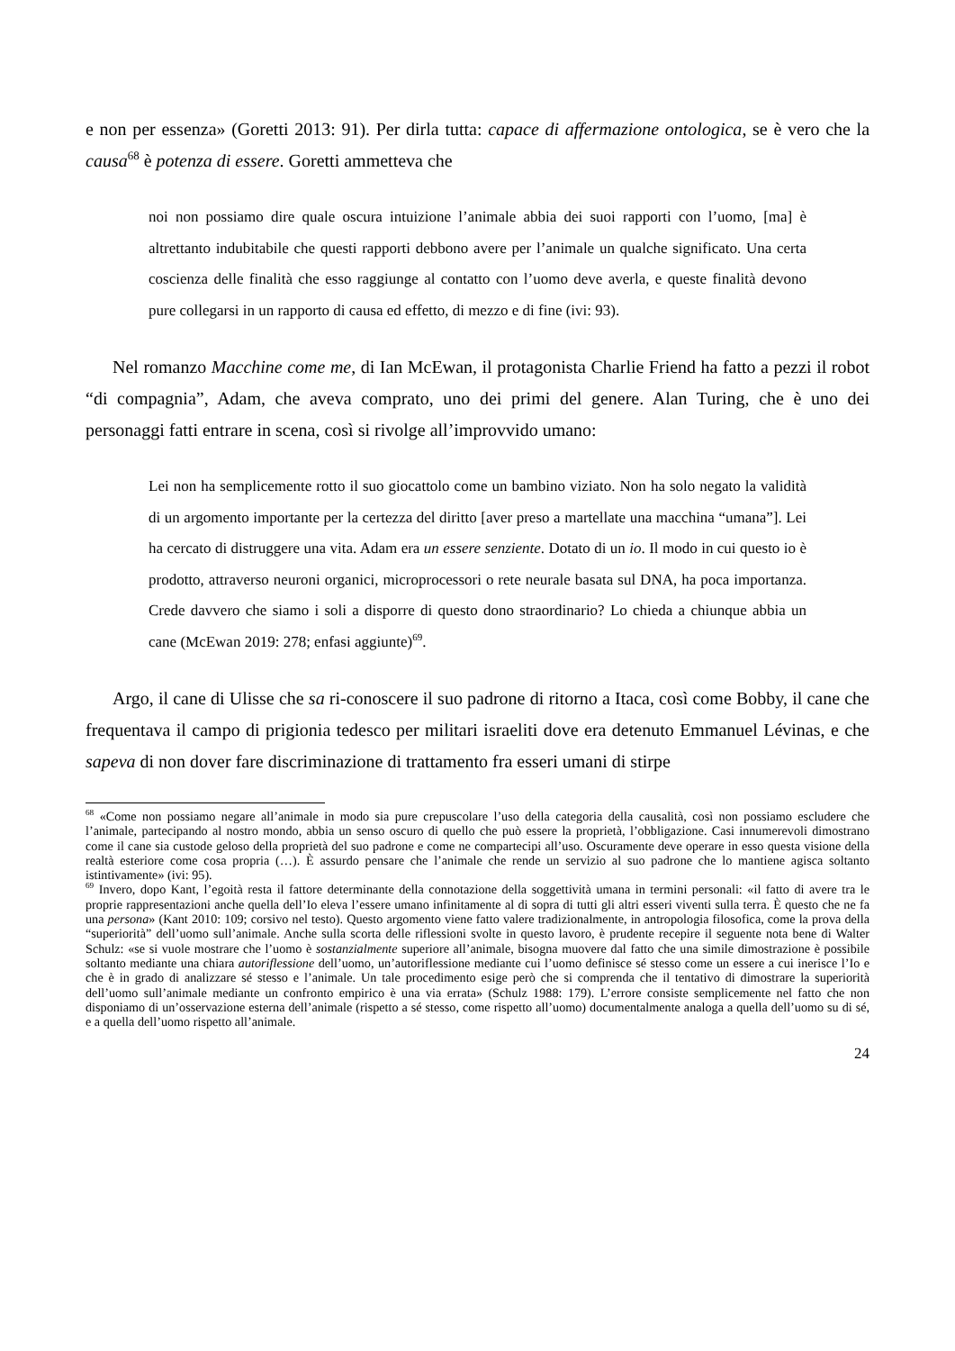e non per essenza» (Goretti 2013: 91). Per dirla tutta: capace di affermazione ontologica, se è vero che la causa<sup>68</sup> è potenza di essere. Goretti ammetteva che
noi non possiamo dire quale oscura intuizione l’animale abbia dei suoi rapporti con l’uomo, [ma] è altrettanto indubitabile che questi rapporti debbono avere per l’animale un qualche significato. Una certa coscienza delle finalità che esso raggiunge al contatto con l’uomo deve averla, e queste finalità devono pure collegarsi in un rapporto di causa ed effetto, di mezzo e di fine (ivi: 93).
Nel romanzo Macchine come me, di Ian McEwan, il protagonista Charlie Friend ha fatto a pezzi il robot “di compagnia”, Adam, che aveva comprato, uno dei primi del genere. Alan Turing, che è uno dei personaggi fatti entrare in scena, così si rivolge all’improvvido umano:
Lei non ha semplicemente rotto il suo giocattolo come un bambino viziato. Non ha solo negato la validità di un argomento importante per la certezza del diritto [aver preso a martellate una macchina “umana”]. Lei ha cercato di distruggere una vita. Adam era un essere senziente. Dotato di un io. Il modo in cui questo io è prodotto, attraverso neuroni organici, microprocessori o rete neurale basata sul DNA, ha poca importanza. Crede davvero che siamo i soli a disporre di questo dono straordinario? Lo chieda a chiunque abbia un cane (McEwan 2019: 278; enfasi aggiunte)<sup>69</sup>.
Argo, il cane di Ulisse che sa ri-conoscere il suo padrone di ritorno a Itaca, così come Bobby, il cane che frequentava il campo di prigionia tedesco per militari israeliti dove era detenuto Emmanuel Lévinas, e che sapeva di non dover fare discriminazione di trattamento fra esseri umani di stirpe
<sup>68</sup> «Come non possiamo negare all’animale in modo sia pure crepuscolare l’uso della categoria della causalità, così non possiamo escludere che l’animale, partecipando al nostro mondo, abbia un senso oscuro di quello che può essere la proprietà, l’obbligazione. Casi innumerevoli dimostrano come il cane sia custode geloso della proprietà del suo padrone e come ne compartecipi all’uso. Oscuramente deve operare in esso questa visione della realtà esteriore come cosa propria (…). È assurdo pensare che l’animale che rende un servizio al suo padrone che lo mantiene agisca soltanto istintivamente» (ivi: 95).
<sup>69</sup> Invero, dopo Kant, l’egoità resta il fattore determinante della connotazione della soggettività umana in termini personali: «il fatto di avere tra le proprie rappresentazioni anche quella dell’Io eleva l’essere umano infinitamente al di sopra di tutti gli altri esseri viventi sulla terra. È questo che ne fa una persona» (Kant 2010: 109; corsivo nel testo). Questo argomento viene fatto valere tradizionalmente, in antropologia filosofica, come la prova della “superiorità” dell’uomo sull’animale. Anche sulla scorta delle riflessioni svolte in questo lavoro, è prudente recepire il seguente nota bene di Walter Schulz: «se si vuole mostrare che l’uomo è sostanzialmente superiore all’animale, bisogna muovere dal fatto che una simile dimostrazione è possibile soltanto mediante una chiara autoriflessione dell’uomo, un’autoriflessione mediante cui l’uomo definisce sé stesso come un essere a cui inerisce l’Io e che è in grado di analizzare sé stesso e l’animale. Un tale procedimento esige però che si comprenda che il tentativo di dimostrare la superiorità dell’uomo sull’animale mediante un confronto empirico è una via errata» (Schulz 1988: 179). L’errore consiste semplicemente nel fatto che non disponiamo di un’osservazione esterna dell’animale (rispetto a sé stesso, come rispetto all’uomo) documentalmente analoga a quella dell’uomo su di sé, e a quella dell’uomo rispetto all’animale.
24